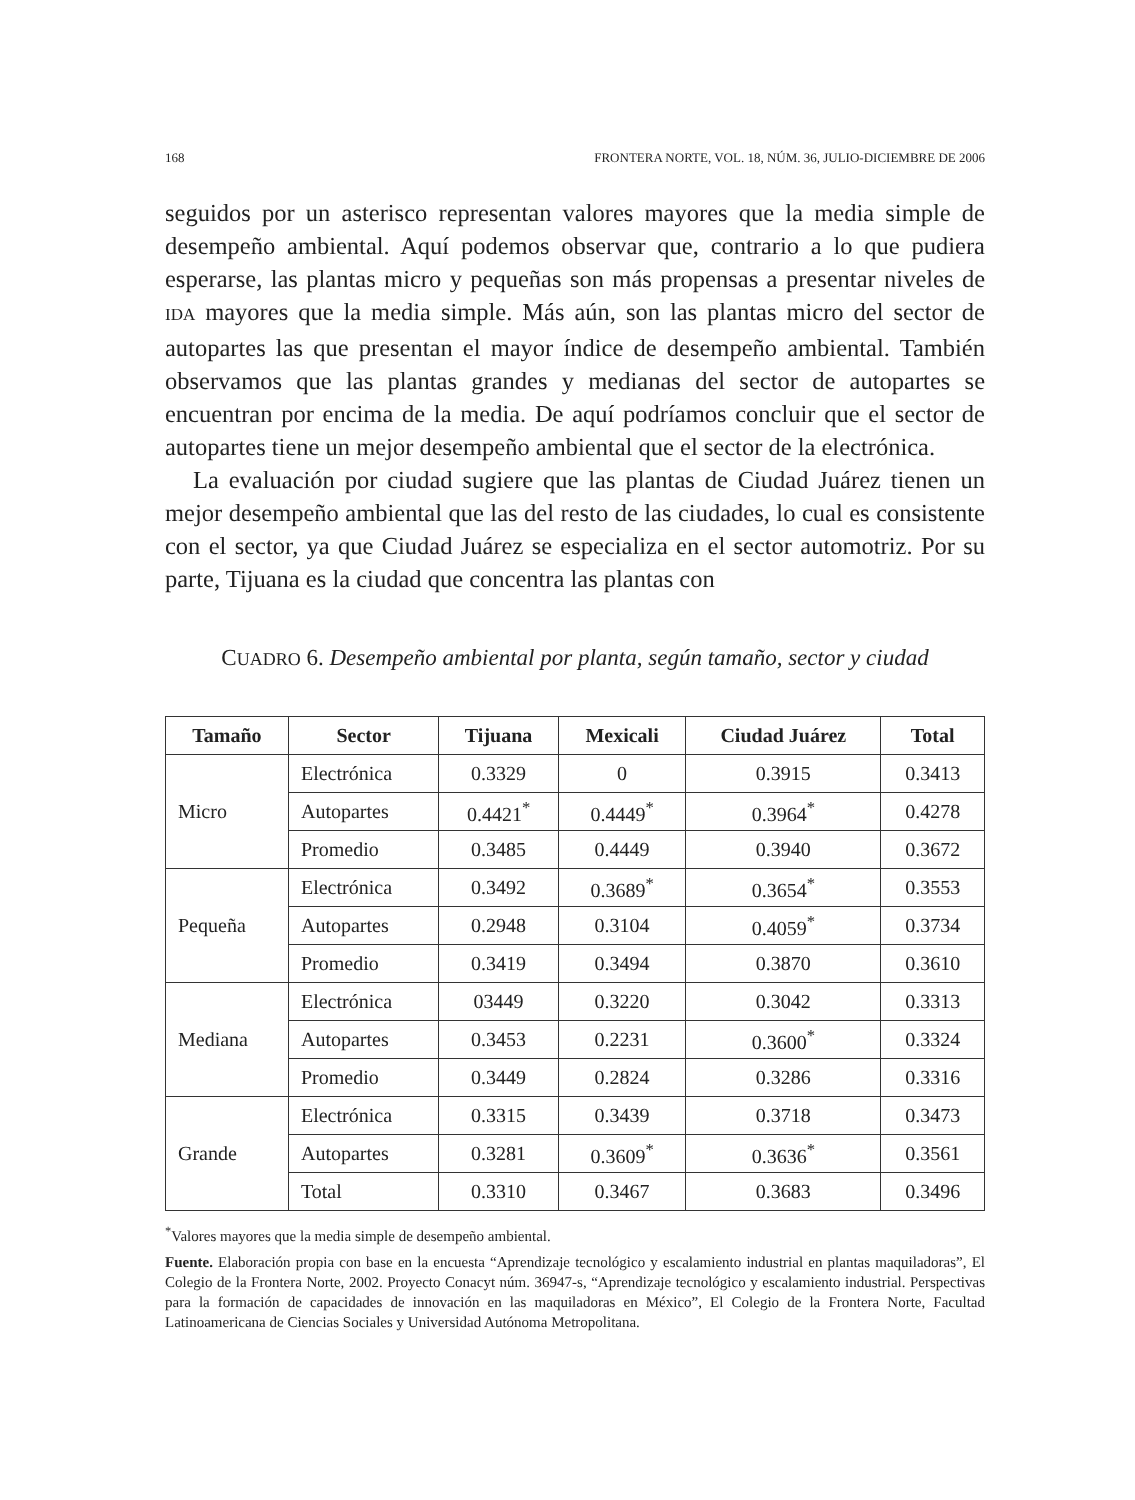168 FRONTERA NORTE, VOL. 18, NÚM. 36, JULIO-DICIEMBRE DE 2006
seguidos por un asterisco representan valores mayores que la media simple de desempeño ambiental. Aquí podemos observar que, contrario a lo que pudiera esperarse, las plantas micro y pequeñas son más propensas a presentar niveles de IDA mayores que la media simple. Más aún, son las plantas micro del sector de autopartes las que presentan el mayor índice de desempeño ambiental. También observamos que las plantas grandes y medianas del sector de autopartes se encuentran por encima de la media. De aquí podríamos concluir que el sector de autopartes tiene un mejor desempeño ambiental que el sector de la electrónica.
La evaluación por ciudad sugiere que las plantas de Ciudad Juárez tienen un mejor desempeño ambiental que las del resto de las ciudades, lo cual es consistente con el sector, ya que Ciudad Juárez se especializa en el sector automotriz. Por su parte, Tijuana es la ciudad que concentra las plantas con
CUADRO 6. Desempeño ambiental por planta, según tamaño, sector y ciudad
| Tamaño | Sector | Tijuana | Mexicali | Ciudad Juárez | Total |
| --- | --- | --- | --- | --- | --- |
| Micro | Electrónica | 0.3329 | 0 | 0.3915 | 0.3413 |
| | Autopartes | 0.4421<sup>*</sup> | 0.4449<sup>*</sup> | 0.3964<sup>*</sup> | 0.4278 |
| | Promedio | 0.3485 | 0.4449 | 0.3940 | 0.3672 |
| Pequeña | Electrónica | 0.3492 | 0.3689<sup>*</sup> | 0.3654<sup>*</sup> | 0.3553 |
| | Autopartes | 0.2948 | 0.3104 | 0.4059<sup>*</sup> | 0.3734 |
| | Promedio | 0.3419 | 0.3494 | 0.3870 | 0.3610 |
| Mediana | Electrónica | 03449 | 0.3220 | 0.3042 | 0.3313 |
| | Autopartes | 0.3453 | 0.2231 | 0.3600<sup>*</sup> | 0.3324 |
| | Promedio | 0.3449 | 0.2824 | 0.3286 | 0.3316 |
| Grande | Electrónica | 0.3315 | 0.3439 | 0.3718 | 0.3473 |
| | Autopartes | 0.3281 | 0.3609<sup>*</sup> | 0.3636<sup>*</sup> | 0.3561 |
| | Total | 0.3310 | 0.3467 | 0.3683 | 0.3496 |
<sup>*</sup> Valores mayores que la media simple de desempeño ambiental.
Fuente. Elaboración propia con base en la encuesta “Aprendizaje tecnológico y escalamiento industrial en plantas maquiladoras”, El Colegio de la Frontera Norte, 2002. Proyecto Conacyt núm. 36947-s, “Aprendizaje tecnológico y escalamiento industrial. Perspectivas para la formación de capacidades de innovación en las maquiladoras en México”, El Colegio de la Frontera Norte, Facultad Latinoamericana de Ciencias Sociales y Universidad Autónoma Metropolitana.